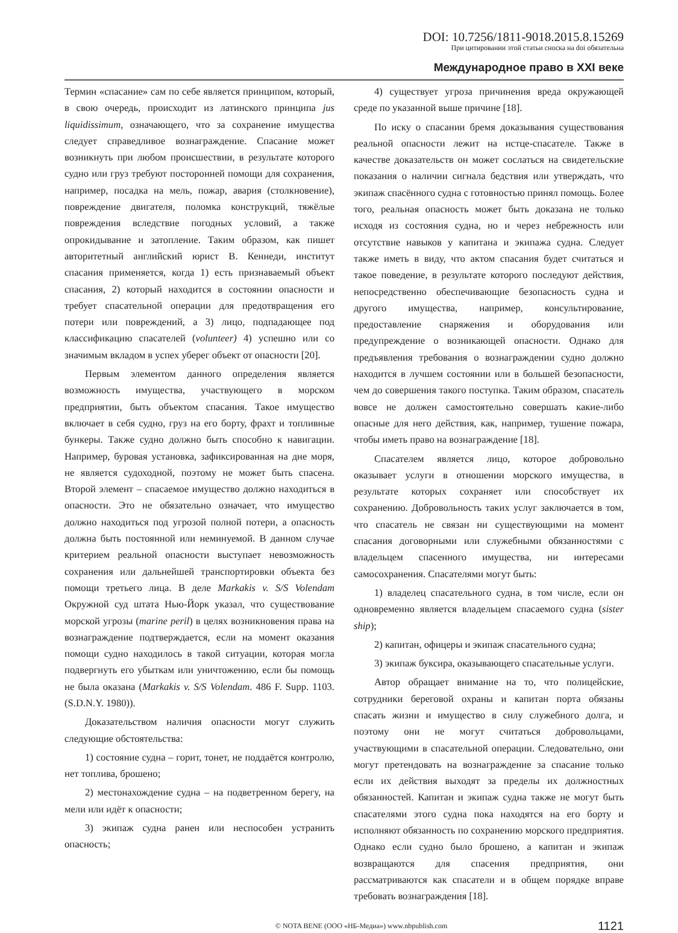DOI: 10.7256/1811-9018.2015.8.15269
При цитировании этой статьи сноска на doi обязательна
Международное право в XXI веке
Термин «спасание» сам по себе является принципом, который, в свою очередь, происходит из латинского принципа jus liquidissimum, означающего, что за сохранение имущества следует справедливое вознаграждение. Спасание может возникнуть при любом происшествии, в результате которого судно или груз требуют посторонней помощи для сохранения, например, посадка на мель, пожар, авария (столкновение), повреждение двигателя, поломка конструкций, тяжёлые повреждения вследствие погодных условий, а также опрокидывание и затопление. Таким образом, как пишет авторитетный английский юрист В. Кеннеди, институт спасания применяется, когда 1) есть признаваемый объект спасания, 2) который находится в состоянии опасности и требует спасательной операции для предотвращения его потери или повреждений, а 3) лицо, подпадающее под классификацию спасателей (volunteer) 4) успешно или со значимым вкладом в успех уберег объект от опасности [20].
Первым элементом данного определения является возможность имущества, участвующего в морском предприятии, быть объектом спасания. Такое имущество включает в себя судно, груз на его борту, фрахт и топливные бункеры. Также судно должно быть способно к навигации. Например, буровая установка, зафиксированная на дне моря, не является судоходной, поэтому не может быть спасена. Второй элемент – спасаемое имущество должно находиться в опасности. Это не обязательно означает, что имущество должно находиться под угрозой полной потери, а опасность должна быть постоянной или неминуемой. В данном случае критерием реальной опасности выступает невозможность сохранения или дальнейшей транспортировки объекта без помощи третьего лица. В деле Markakis v. S/S Volendam Окружной суд штата Нью-Йорк указал, что существование морской угрозы (marine peril) в целях возникновения права на вознаграждение подтверждается, если на момент оказания помощи судно находилось в такой ситуации, которая могла подвергнуть его убыткам или уничтожению, если бы помощь не была оказана (Markakis v. S/S Volendam. 486 F. Supp. 1103. (S.D.N.Y. 1980)).
Доказательством наличия опасности могут служить следующие обстоятельства:
1) состояние судна – горит, тонет, не поддаётся контролю, нет топлива, брошено;
2) местонахождение судна – на подветренном берегу, на мели или идёт к опасности;
3) экипаж судна ранен или неспособен устранить опасность;
4) существует угроза причинения вреда окружающей среде по указанной выше причине [18].
По иску о спасании бремя доказывания существования реальной опасности лежит на истце-спасателе. Также в качестве доказательств он может сослаться на свидетельские показания о наличии сигнала бедствия или утверждать, что экипаж спасённого судна с готовностью принял помощь. Более того, реальная опасность может быть доказана не только исходя из состояния судна, но и через небрежность или отсутствие навыков у капитана и экипажа судна. Следует также иметь в виду, что актом спасания будет считаться и такое поведение, в результате которого последуют действия, непосредственно обеспечивающие безопасность судна и другого имущества, например, консультирование, предоставление снаряжения и оборудования или предупреждение о возникающей опасности. Однако для предъявления требования о вознаграждении судно должно находится в лучшем состоянии или в большей безопасности, чем до совершения такого поступка. Таким образом, спасатель вовсе не должен самостоятельно совершать какие-либо опасные для него действия, как, например, тушение пожара, чтобы иметь право на вознаграждение [18].
Спасателем является лицо, которое добровольно оказывает услуги в отношении морского имущества, в результате которых сохраняет или способствует их сохранению. Добровольность таких услуг заключается в том, что спасатель не связан ни существующими на момент спасания договорными или служебными обязанностями с владельцем спасенного имущества, ни интересами самосохранения. Спасателями могут быть:
1) владелец спасательного судна, в том числе, если он одновременно является владельцем спасаемого судна (sister ship);
2) капитан, офицеры и экипаж спасательного судна;
3) экипаж буксира, оказывающего спасательные услуги.
Автор обращает внимание на то, что полицейские, сотрудники береговой охраны и капитан порта обязаны спасать жизни и имущество в силу служебного долга, и поэтому они не могут считаться добровольцами, участвующими в спасательной операции. Следовательно, они могут претендовать на вознаграждение за спасание только если их действия выходят за пределы их должностных обязанностей. Капитан и экипаж судна также не могут быть спасателями этого судна пока находятся на его борту и исполняют обязанность по сохранению морского предприятия. Однако если судно было брошено, а капитан и экипаж возвращаются для спасения предприятия, они рассматриваются как спасатели и в общем порядке вправе требовать вознаграждения [18].
© NOTA BENE (ООО «НБ-Медиа») www.nbpublish.com 1121